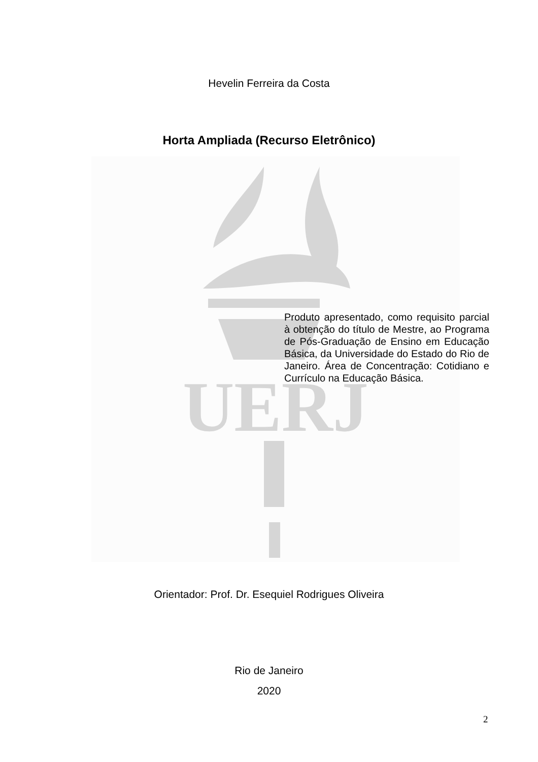UERJ
Hevelin Ferreira da Costa
Horta Ampliada (Recurso Eletrônico)
Produto apresentado, como requisito parcial à obtenção do título de Mestre, ao Programa de Pós-Graduação de Ensino em Educação Básica, da Universidade do Estado do Rio de Janeiro. Área de Concentração: Cotidiano e Currículo na Educação Básica.
Orientador: Prof. Dr. Esequiel Rodrigues Oliveira
Rio de Janeiro
2020
2